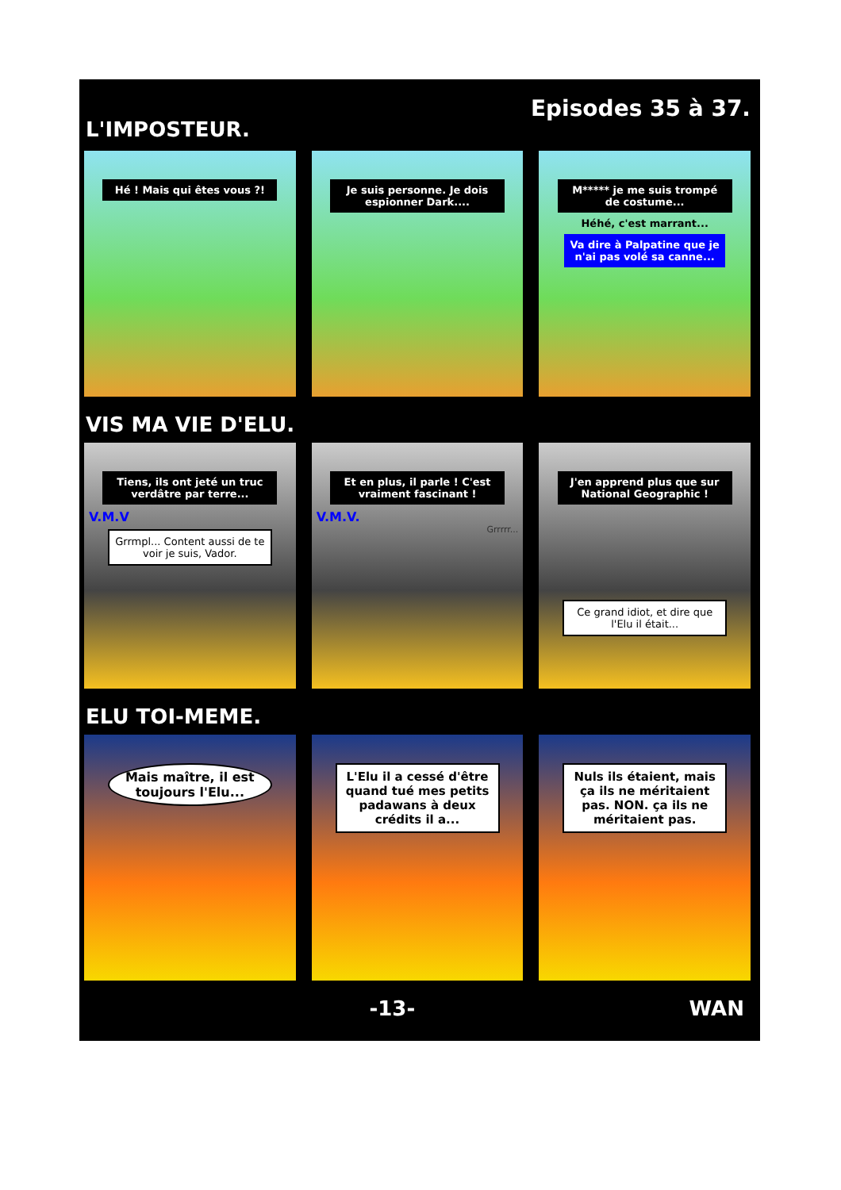L'IMPOSTEUR.
Episodes 35 à 37.
Hé ! Mais qui êtes vous ?! Je suis personne. Je dois espionner Dark....
M***** je me suis trompé de costume...
Héhé, c'est marrant...
Va dire à Palpatine que je n'ai pas volé sa canne...
VIS MA VIE D'ELU.
Tiens, ils ont jeté un truc verdâtre par terre...
V.M.V
Grrmpl... Content aussi de te voir je suis, Vador.
Et en plus, il parle ! C'est vraiment fascinant !
V.M.V.
Grrrrr...
J'en apprend plus que sur National Geographic !
Ce grand idiot, et dire que l'Elu il était...
ELU TOI-MEME.
Mais maître, il est toujours l'Elu...
L'Elu il a cessé d'être quand tué mes petits padawans à deux crédits il a...
Nuls ils étaient, mais ça ils ne méritaient pas. NON. ça ils ne méritaient pas.
-13- WAN